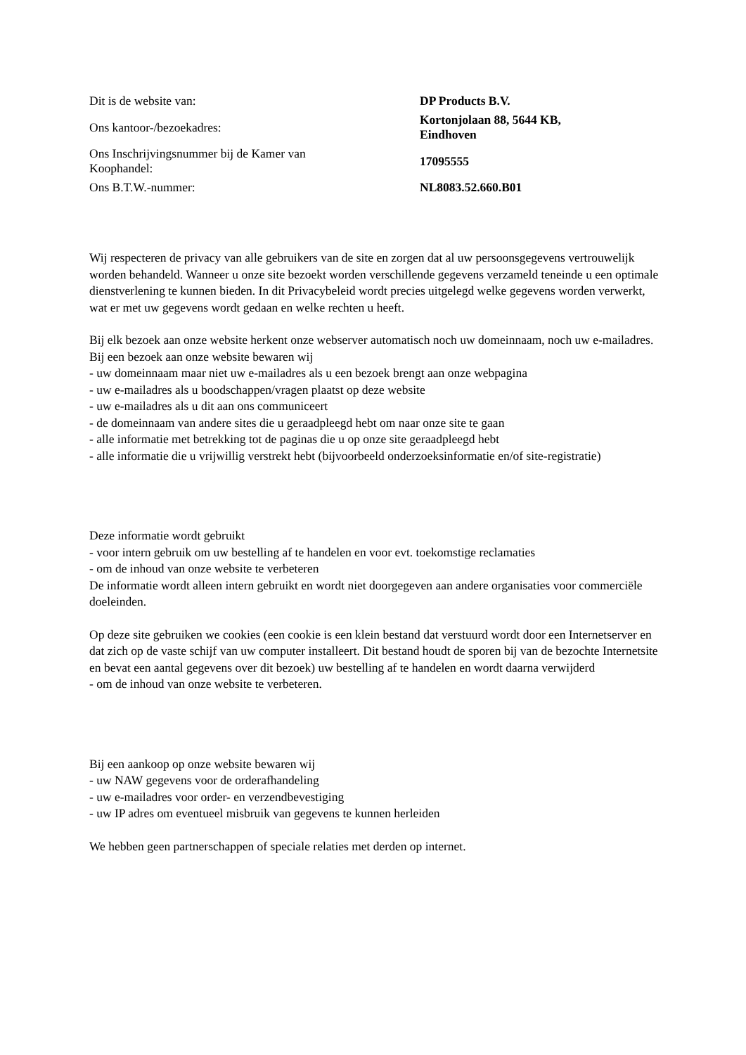| Dit is de website van: | DP Products B.V. |
| Ons kantoor-/bezoekadres: | Kortonjolaan 88, 5644 KB, Eindhoven |
| Ons Inschrijvingsnummer bij de Kamer van Koophandel: | 17095555 |
| Ons B.T.W.-nummer: | NL8083.52.660.B01 |
Wij respecteren de privacy van alle gebruikers van de site en zorgen dat al uw persoonsgegevens vertrouwelijk worden behandeld. Wanneer u onze site bezoekt worden verschillende gegevens verzameld teneinde u een optimale dienstverlening te kunnen bieden. In dit Privacybeleid wordt precies uitgelegd welke gegevens worden verwerkt, wat er met uw gegevens wordt gedaan en welke rechten u heeft.
Bij elk bezoek aan onze website herkent onze webserver automatisch noch uw domeinnaam, noch uw e-mailadres.
Bij een bezoek aan onze website bewaren wij
- uw domeinnaam maar niet uw e-mailadres als u een bezoek brengt aan onze webpagina
- uw e-mailadres als u boodschappen/vragen plaatst op deze website
- uw e-mailadres als u dit aan ons communiceert
- de domeinnaam van andere sites die u geraadpleegd hebt om naar onze site te gaan
- alle informatie met betrekking tot de paginas die u op onze site geraadpleegd hebt
- alle informatie die u vrijwillig verstrekt hebt (bijvoorbeeld onderzoeksinformatie en/of site-registratie)
Deze informatie wordt gebruikt
- voor intern gebruik om uw bestelling af te handelen en voor evt. toekomstige reclamaties
- om de inhoud van onze website te verbeteren
De informatie wordt alleen intern gebruikt en wordt niet doorgegeven aan andere organisaties voor commerciële doeleinden.
Op deze site gebruiken we cookies (een cookie is een klein bestand dat verstuurd wordt door een Internetserver en dat zich op de vaste schijf van uw computer installeert. Dit bestand houdt de sporen bij van de bezochte Internetsite en bevat een aantal gegevens over dit bezoek) uw bestelling af te handelen en wordt daarna verwijderd
- om de inhoud van onze website te verbeteren.
Bij een aankoop op onze website bewaren wij
- uw NAW gegevens voor de orderafhandeling
- uw e-mailadres voor order- en verzendbevestiging
- uw IP adres om eventueel misbruik van gegevens te kunnen herleiden
We hebben geen partnerschappen of speciale relaties met derden op internet.